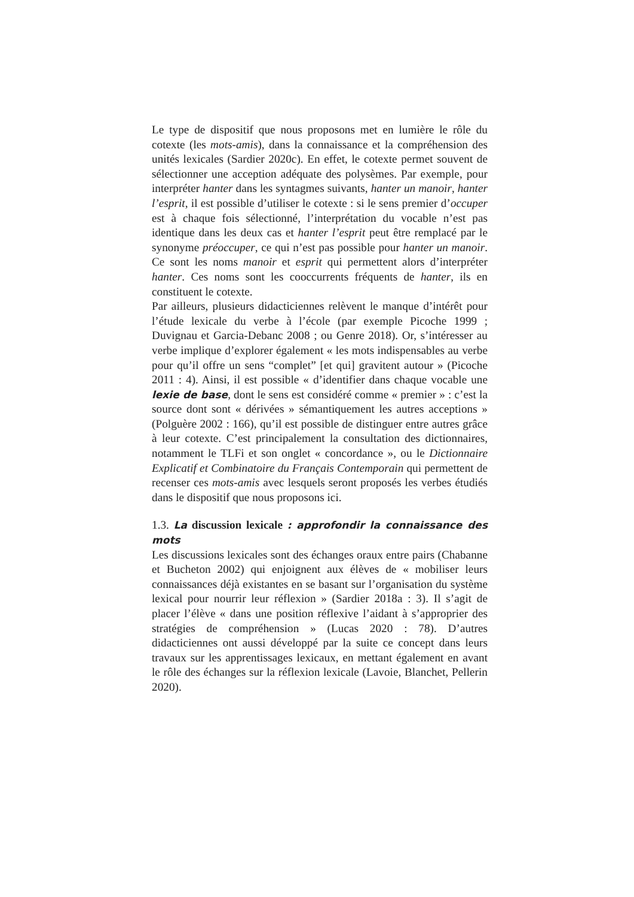Le type de dispositif que nous proposons met en lumière le rôle du cotexte (les mots-amis), dans la connaissance et la compréhension des unités lexicales (Sardier 2020c). En effet, le cotexte permet souvent de sélectionner une acception adéquate des polysèmes. Par exemple, pour interpréter hanter dans les syntagmes suivants, hanter un manoir, hanter l’esprit, il est possible d’utiliser le cotexte : si le sens premier d’occuper est à chaque fois sélectionné, l’interprétation du vocable n’est pas identique dans les deux cas et hanter l’esprit peut être remplacé par le synonyme préoccuper, ce qui n’est pas possible pour hanter un manoir. Ce sont les noms manoir et esprit qui permettent alors d’interpréter hanter. Ces noms sont les cooccurrents fréquents de hanter, ils en constituent le cotexte.
Par ailleurs, plusieurs didacticiennes relèvent le manque d’intérêt pour l’étude lexicale du verbe à l’école (par exemple Picoche 1999 ; Duvignau et Garcia-Debanc 2008 ; ou Genre 2018). Or, s’intéresser au verbe implique d’explorer également « les mots indispensables au verbe pour qu’il offre un sens “complet” [et qui] gravitent autour » (Picoche 2011 : 4). Ainsi, il est possible « d’identifier dans chaque vocable une lexie de base, dont le sens est considéré comme « premier » : c’est la source dont sont « dérivées » sémantiquement les autres acceptions » (Polguère 2002 : 166), qu’il est possible de distinguer entre autres grâce à leur cotexte. C’est principalement la consultation des dictionnaires, notamment le TLFi et son onglet « concordance », ou le Dictionnaire Explicatif et Combinatoire du Français Contemporain qui permettent de recenser ces mots-amis avec lesquels seront proposés les verbes étudiés dans le dispositif que nous proposons ici.
1.3. La discussion lexicale : approfondir la connaissance des mots
Les discussions lexicales sont des échanges oraux entre pairs (Chabanne et Bucheton 2002) qui enjoignent aux élèves de « mobiliser leurs connaissances déjà existantes en se basant sur l’organisation du système lexical pour nourrir leur réflexion » (Sardier 2018a : 3). Il s’agit de placer l’élève « dans une position réflexive l’aidant à s’approprier des stratégies de compréhension » (Lucas 2020 : 78). D’autres didacticiennes ont aussi développé par la suite ce concept dans leurs travaux sur les apprentissages lexicaux, en mettant également en avant le rôle des échanges sur la réflexion lexicale (Lavoie, Blanchet, Pellerin 2020).